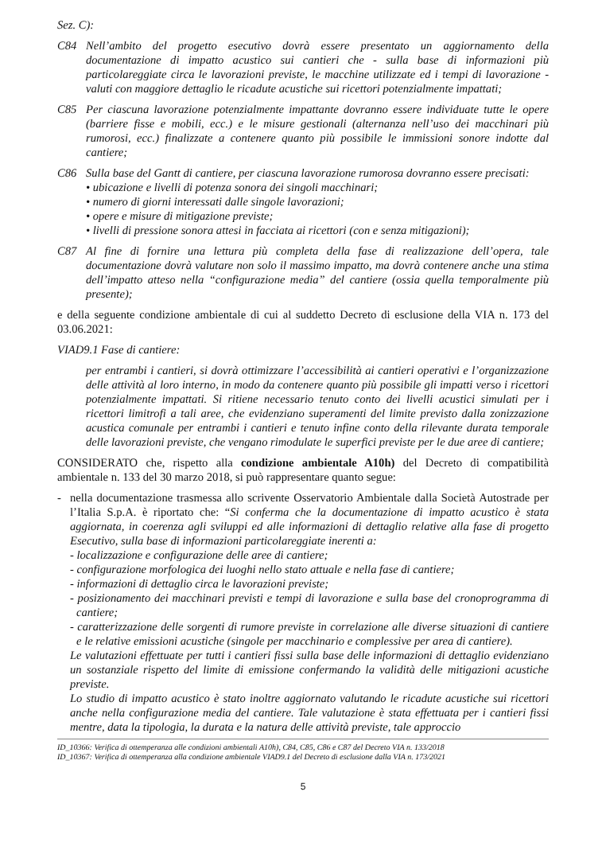Sez. C):
C84 Nell’ambito del progetto esecutivo dovrà essere presentato un aggiornamento della documentazione di impatto acustico sui cantieri che - sulla base di informazioni più particolareggiate circa le lavorazioni previste, le macchine utilizzate ed i tempi di lavorazione - valuti con maggiore dettaglio le ricadute acustiche sui ricettori potenzialmente impattati;
C85 Per ciascuna lavorazione potenzialmente impattante dovranno essere individuate tutte le opere (barriere fisse e mobili, ecc.) e le misure gestionali (alternanza nell’uso dei macchinari più rumorosi, ecc.) finalizzate a contenere quanto più possibile le immissioni sonore indotte dal cantiere;
C86 Sulla base del Gantt di cantiere, per ciascuna lavorazione rumorosa dovranno essere precisati:
• ubicazione e livelli di potenza sonora dei singoli macchinari;
• numero di giorni interessati dalle singole lavorazioni;
• opere e misure di mitigazione previste;
• livelli di pressione sonora attesi in facciata ai ricettori (con e senza mitigazioni);
C87 Al fine di fornire una lettura più completa della fase di realizzazione dell’opera, tale documentazione dovrà valutare non solo il massimo impatto, ma dovrà contenere anche una stima dell’impatto atteso nella “configurazione media” del cantiere (ossia quella temporalmente più presente);
e della seguente condizione ambientale di cui al suddetto Decreto di esclusione della VIA n. 173 del 03.06.2021:
VIAD9.1 Fase di cantiere:
per entrambi i cantieri, si dovrà ottimizzare l’accessibilità ai cantieri operativi e l’organizzazione delle attività al loro interno, in modo da contenere quanto più possibile gli impatti verso i ricettori potenzialmente impattati. Si ritiene necessario tenuto conto dei livelli acustici simulati per i ricettori limitrofi a tali aree, che evidenziano superamenti del limite previsto dalla zonizzazione acustica comunale per entrambi i cantieri e tenuto infine conto della rilevante durata temporale delle lavorazioni previste, che vengano rimodulate le superfici previste per le due aree di cantiere;
CONSIDERATO che, rispetto alla condizione ambientale A10h) del Decreto di compatibilità ambientale n. 133 del 30 marzo 2018, si può rappresentare quanto segue:
- nella documentazione trasmessa allo scrivente Osservatorio Ambientale dalla Società Autostrade per l’Italia S.p.A. è riportato che: “Si conferma che la documentazione di impatto acustico è stata aggiornata, in coerenza agli sviluppi ed alle informazioni di dettaglio relative alla fase di progetto Esecutivo, sulla base di informazioni particolareggiate inerenti a:
- localizzazione e configurazione delle aree di cantiere;
- configurazione morfologica dei luoghi nello stato attuale e nella fase di cantiere;
- informazioni di dettaglio circa le lavorazioni previste;
- posizionamento dei macchinari previsti e tempi di lavorazione e sulla base del cronoprogramma di cantiere;
- caratterizzazione delle sorgenti di rumore previste in correlazione alle diverse situazioni di cantiere e le relative emissioni acustiche (singole per macchinario e complessive per area di cantiere).
Le valutazioni effettuate per tutti i cantieri fissi sulla base delle informazioni di dettaglio evidenziano un sostanziale rispetto del limite di emissione confermando la validità delle mitigazioni acustiche previste.
Lo studio di impatto acustico è stato inoltre aggiornato valutando le ricadute acustiche sui ricettori anche nella configurazione media del cantiere. Tale valutazione è stata effettuata per i cantieri fissi mentre, data la tipologia, la durata e la natura delle attività previste, tale approccio
ID_10366: Verifica di ottemperanza alle condizioni ambientali A10h), C84, C85, C86 e C87 del Decreto VIA n. 133/2018
ID_10367: Verifica di ottemperanza alla condizione ambientale VIAD9.1 del Decreto di esclusione dalla VIA n. 173/2021
5